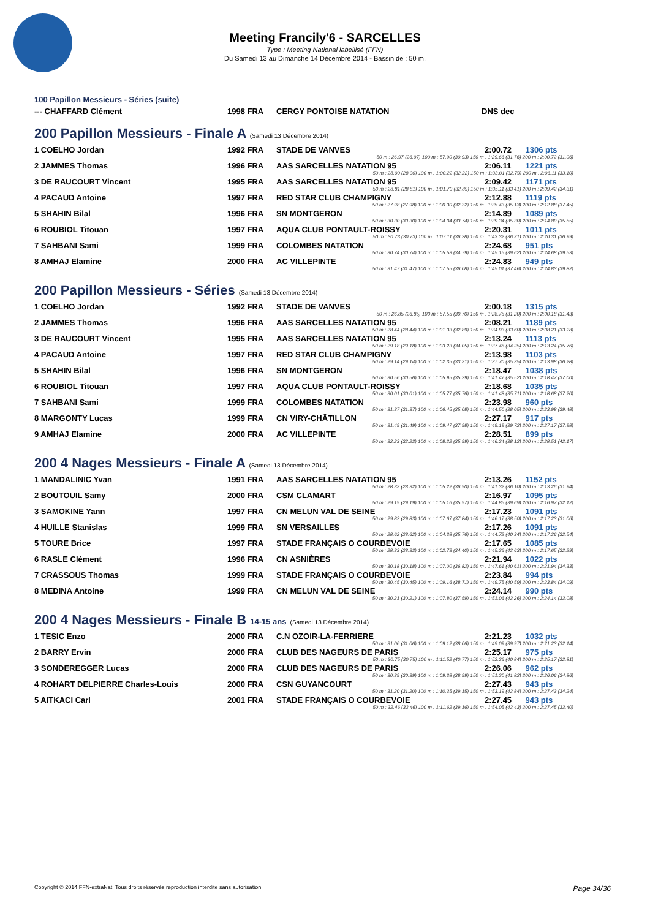Meeting Francily'6 - SARCELLES
Type : Meeting National labellisé (FFN)
Du Samedi 13 au Dimanche 14 Décembre 2014 - Bassin de : 50 m.
100 Papillon Messieurs - Séries (suite)
| --- CHAFFARD Clément | 1998 FRA | CERGY PONTOISE NATATION | DNS dec |
200 Papillon Messieurs - Finale A (Samedi 13 Décembre 2014)
| 1 COELHO Jordan | 1992 FRA | STADE DE VANVES | 2:00.72 | 1306 pts |
| 50 m : 26.97 (26.97) 100 m : 57.90 (30.93) 150 m : 1:29.66 (31.76) 200 m : 2:00.72 (31.06) | | | | |
| 2 JAMMES Thomas | 1996 FRA | AAS SARCELLES NATATION 95 | 2:06.11 | 1221 pts |
| 50 m : 28.00 (28.00) 100 m : 1:00.22 (32.22) 150 m : 1:33.01 (32.79) 200 m : 2:06.11 (33.10) | | | | |
| 3 DE RAUCOURT Vincent | 1995 FRA | AAS SARCELLES NATATION 95 | 2:09.42 | 1171 pts |
| 50 m : 28.81 (28.81) 100 m : 1:01.70 (32.89) 150 m : 1:35.11 (33.41) 200 m : 2:09.42 (34.31) | | | | |
| 4 PACAUD Antoine | 1997 FRA | RED STAR CLUB CHAMPIGNY | 2:12.88 | 1119 pts |
| 50 m : 27.98 (27.98) 100 m : 1:00.30 (32.32) 150 m : 1:35.43 (35.13) 200 m : 2:12.88 (37.45) | | | | |
| 5 SHAHIN Bilal | 1996 FRA | SN MONTGERON | 2:14.89 | 1089 pts |
| 50 m : 30.30 (30.30) 100 m : 1:04.04 (33.74) 150 m : 1:39.34 (35.30) 200 m : 2:14.89 (35.55) | | | | |
| 6 ROUBIOL Titouan | 1997 FRA | AQUA CLUB PONTAULT-ROISSY | 2:20.31 | 1011 pts |
| 50 m : 30.73 (30.73) 100 m : 1:07.11 (36.38) 150 m : 1:43.32 (36.21) 200 m : 2:20.31 (36.99) | | | | |
| 7 SAHBANI Sami | 1999 FRA | COLOMBES NATATION | 2:24.68 | 951 pts |
| 50 m : 30.74 (30.74) 100 m : 1:05.53 (34.79) 150 m : 1:45.15 (39.62) 200 m : 2:24.68 (39.53) | | | | |
| 8 AMHAJ Elamine | 2000 FRA | AC VILLEPINTE | 2:24.83 | 949 pts |
| 50 m : 31.47 (31.47) 100 m : 1:07.55 (36.08) 150 m : 1:45.01 (37.46) 200 m : 2:24.83 (39.82) | | | | |
200 Papillon Messieurs - Séries (Samedi 13 Décembre 2014)
| 1 COELHO Jordan | 1992 FRA | STADE DE VANVES | 2:00.18 | 1315 pts |
| 50 m : 26.85 (26.85) 100 m : 57.55 (30.70) 150 m : 1:28.75 (31.20) 200 m : 2:00.18 (31.43) | | | | |
| 2 JAMMES Thomas | 1996 FRA | AAS SARCELLES NATATION 95 | 2:08.21 | 1189 pts |
| 50 m : 28.44 (28.44) 100 m : 1:01.33 (32.89) 150 m : 1:34.93 (33.60) 200 m : 2:08.21 (33.28) | | | | |
| 3 DE RAUCOURT Vincent | 1995 FRA | AAS SARCELLES NATATION 95 | 2:13.24 | 1113 pts |
| 50 m : 29.18 (29.18) 100 m : 1:03.23 (34.05) 150 m : 1:37.48 (34.25) 200 m : 2:13.24 (35.76) | | | | |
| 4 PACAUD Antoine | 1997 FRA | RED STAR CLUB CHAMPIGNY | 2:13.98 | 1103 pts |
| 50 m : 29.14 (29.14) 100 m : 1:02.35 (33.21) 150 m : 1:37.70 (35.35) 200 m : 2:13.98 (36.28) | | | | |
| 5 SHAHIN Bilal | 1996 FRA | SN MONTGERON | 2:18.47 | 1038 pts |
| 50 m : 30.56 (30.56) 100 m : 1:05.95 (35.39) 150 m : 1:41.47 (35.52) 200 m : 2:18.47 (37.00) | | | | |
| 6 ROUBIOL Titouan | 1997 FRA | AQUA CLUB PONTAULT-ROISSY | 2:18.68 | 1035 pts |
| 50 m : 30.01 (30.01) 100 m : 1:05.77 (35.76) 150 m : 1:41.48 (35.71) 200 m : 2:18.68 (37.20) | | | | |
| 7 SAHBANI Sami | 1999 FRA | COLOMBES NATATION | 2:23.98 | 960 pts |
| 50 m : 31.37 (31.37) 100 m : 1:06.45 (35.08) 150 m : 1:44.50 (38.05) 200 m : 2:23.98 (39.48) | | | | |
| 8 MARGONTY Lucas | 1999 FRA | CN VIRY-CHÂTILLON | 2:27.17 | 917 pts |
| 50 m : 31.49 (31.49) 100 m : 1:09.47 (37.98) 150 m : 1:49.19 (39.72) 200 m : 2:27.17 (37.98) | | | | |
| 9 AMHAJ Elamine | 2000 FRA | AC VILLEPINTE | 2:28.51 | 899 pts |
| 50 m : 32.23 (32.23) 100 m : 1:08.22 (35.99) 150 m : 1:46.34 (38.12) 200 m : 2:28.51 (42.17) | | | | |
200 4 Nages Messieurs - Finale A (Samedi 13 Décembre 2014)
| 1 MANDALINIC Yvan | 1991 FRA | AAS SARCELLES NATATION 95 | 2:13.26 | 1152 pts |
| 50 m : 28.32 (28.32) 100 m : 1:05.22 (36.90) 150 m : 1:41.32 (36.10) 200 m : 2:13.26 (31.94) | | | | |
| 2 BOUTOUIL Samy | 2000 FRA | CSM CLAMART | 2:16.97 | 1095 pts |
| 50 m : 29.19 (29.19) 100 m : 1:05.16 (35.97) 150 m : 1:44.85 (39.69) 200 m : 2:16.97 (32.12) | | | | |
| 3 SAMOKINE Yann | 1997 FRA | CN MELUN VAL DE SEINE | 2:17.23 | 1091 pts |
| 50 m : 29.83 (29.83) 100 m : 1:07.67 (37.84) 150 m : 1:46.17 (38.50) 200 m : 2:17.23 (31.06) | | | | |
| 4 HUILLE Stanislas | 1999 FRA | SN VERSAILLES | 2:17.26 | 1091 pts |
| 50 m : 28.62 (28.62) 100 m : 1:04.38 (35.76) 150 m : 1:44.72 (40.34) 200 m : 2:17.26 (32.54) | | | | |
| 5 TOURE Brice | 1997 FRA | STADE FRANÇAIS O COURBEVOIE | 2:17.65 | 1085 pts |
| 50 m : 28.33 (28.33) 100 m : 1:02.73 (34.40) 150 m : 1:45.36 (42.63) 200 m : 2:17.65 (32.29) | | | | |
| 6 RASLE Clément | 1996 FRA | CN ASNIÈRES | 2:21.94 | 1022 pts |
| 50 m : 30.18 (30.18) 100 m : 1:07.00 (36.82) 150 m : 1:47.61 (40.61) 200 m : 2:21.94 (34.33) | | | | |
| 7 CRASSOUS Thomas | 1999 FRA | STADE FRANÇAIS O COURBEVOIE | 2:23.84 | 994 pts |
| 50 m : 30.45 (30.45) 100 m : 1:09.16 (38.71) 150 m : 1:49.75 (40.59) 200 m : 2:23.84 (34.09) | | | | |
| 8 MEDINA Antoine | 1999 FRA | CN MELUN VAL DE SEINE | 2:24.14 | 990 pts |
| 50 m : 30.21 (30.21) 100 m : 1:07.80 (37.59) 150 m : 1:51.06 (43.26) 200 m : 2:24.14 (33.08) | | | | |
200 4 Nages Messieurs - Finale B 14-15 ans (Samedi 13 Décembre 2014)
| 1 TESIC Enzo | 2000 FRA | C.N OZOIR-LA-FERRIERE | 2:21.23 | 1032 pts |
| 50 m : 31.06 (31.06) 100 m : 1:09.12 (38.06) 150 m : 1:49.09 (39.97) 200 m : 2:21.23 (32.14) | | | | |
| 2 BARRY Ervin | 2000 FRA | CLUB DES NAGEURS DE PARIS | 2:25.17 | 975 pts |
| 50 m : 30.75 (30.75) 100 m : 1:11.52 (40.77) 150 m : 1:52.36 (40.84) 200 m : 2:25.17 (32.81) | | | | |
| 3 SONDEREGGER Lucas | 2000 FRA | CLUB DES NAGEURS DE PARIS | 2:26.06 | 962 pts |
| 50 m : 30.39 (30.39) 100 m : 1:09.38 (38.99) 150 m : 1:51.20 (41.82) 200 m : 2:26.06 (34.86) | | | | |
| 4 ROHART DELPIERRE Charles-Louis | 2000 FRA | CSN GUYANCOURT | 2:27.43 | 943 pts |
| 50 m : 31.20 (31.20) 100 m : 1:10.35 (39.15) 150 m : 1:53.19 (42.84) 200 m : 2:27.43 (34.24) | | | | |
| 5 AITKACI Carl | 2001 FRA | STADE FRANÇAIS O COURBEVOIE | 2:27.45 | 943 pts |
| 50 m : 32.46 (32.46) 100 m : 1:11.62 (39.16) 150 m : 1:54.05 (42.43) 200 m : 2:27.45 (33.40) | | | | |
Copyright © 2014 FFN-extraNat. Tous droits réservés reproduction interdite sans autorisation. Page 34/36